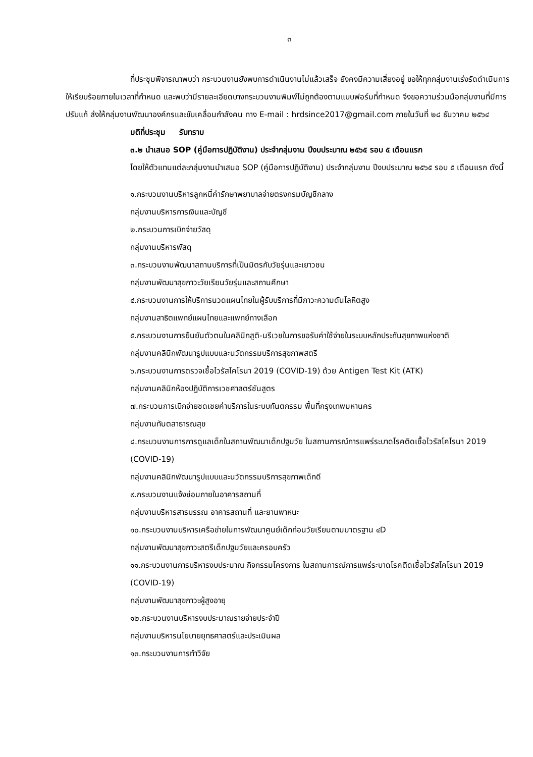๓
ที่ประชุมพิจารณาพบว่า กระบวนงานยังพบการดำเนินงานไม่แล้วเสร็จ ยังคงมีความเสี่ยงอยู่ ขอให้ทุกกลุ่มงานเร่งรัดดำเนินการให้เรียบร้อยภายในเวลาที่กำหนด และพบว่ามีรายละเอียดบางกระบวนงานพิมพ์ไม่ถูกต้องตามแบบฟอร์มที่กำหนด จึงขอความร่วมมือกลุ่มงานที่มีการปรับแก้ ส่งให้กลุ่มงานพัฒนาองค์กรและขับเคลื่อนกำลังคน ทาง E-mail : hrdsince2017@gmail.com ภายในวันที่ ๒๘ ธันวาคม ๒๕๖๔
มติที่ประชุม รับทราบ
๓.๒ นำเสนอ SOP (คู่มือการปฏิบัติงาน) ประจำกลุ่มงาน ปีงบประมาณ ๒๕๖๕ รอบ ๕ เดือนแรก
โดยให้ตัวแทนแต่ละกลุ่มงานนำเสนอ SOP (คู่มือการปฏิบัติงาน) ประจำกลุ่มงาน ปีงบประมาณ ๒๕๖๕ รอบ ๕ เดือนแรก ดังนี้
๑.กระบวนงานบริหารลูกหนี้ค่ารักษาพยาบาลจ่ายตรงกรมบัญชีกลาง
กลุ่มงานบริหารการเงินและบัญชี
๒.กระบวนการเบิกจ่ายวัสดุ
กลุ่มงานบริหารพัสดุ
๓.กระบวนงานพัฒนาสถานบริการที่เป็นมิตรกับวัยรุ่นและเยาวชน
กลุ่มงานพัฒนาสุขภาวะวัยเรียนวัยรุ่นและสถานศึกษา
๔.กระบวนงานการให้บริการนวดแผนไทยในผู้รับบริการที่มีภาวะความดันโลหิตสูง
กลุ่มงานสาธิตแพทย์แผนไทยและแพทย์ทางเลือก
๕.กระบวนงานการยืนยันตัวตนในคลินิกสูติ-นรีเวชในการขอรับค่าใช้จ่ายในระบบหลักประกันสุขภาพแห่งชาติ
กลุ่มงานคลินิกพัฒนารูปแบบและนวัตกรรมบริการสุขภาพสตรี
๖.กระบวนงานการตรวจเชื้อไวรัสโคโรนา 2019 (COVID-19) ด้วย Antigen Test Kit (ATK)
กลุ่มงานคลินิกห้องปฏิบัติการเวชศาสตร์ชันสูตร
๗.กระบวนการเบิกจ่ายชดเชยค่าบริการในระบบทันตกรรม พื้นที่กรุงเทพมหานคร
กลุ่มงานทันตสาธารณสุข
๘.กระบวนงานการการดูแลเด็กในสถานพัฒนาเด็กปฐมวัย ในสถานการณ์การแพร่ระบาดโรคติดเชื้อไวรัสโคโรนา 2019 (COVID-19)
กลุ่มงานคลินิกพัฒนารูปแบบและนวัตกรรมบริการสุขภาพเด็กดี
๙.กระบวนงานแจ้งซ่อมภายในอาคารสถานที่
กลุ่มงานบริหารสารบรรณ อาคารสถานที่ และยานพาหนะ
๑๐.กระบวนงานบริหารเครือข่ายในการพัฒนาศูนย์เด็กก่อนวัยเรียนตามมาตรฐาน ๔D
กลุ่มงานพัฒนาสุขภาวะสตรีเด็กปฐมวัยและครอบครัว
๑๑.กระบวนงานการบริหารงบประมาณ กิจกรรมโครงการ ในสถานการณ์การแพร่ระบาดโรคติดเชื้อไวรัสโคโรนา 2019 (COVID-19)
กลุ่มงานพัฒนาสุขภาวะผู้สูงอายุ
๑๒.กระบวนงานบริหารงบประมาณรายจ่ายประจำปี
กลุ่มงานบริหารนโยบายยุทธศาสตร์และประเมินผล
๑๓.กระบวนงานการทำวิจัย